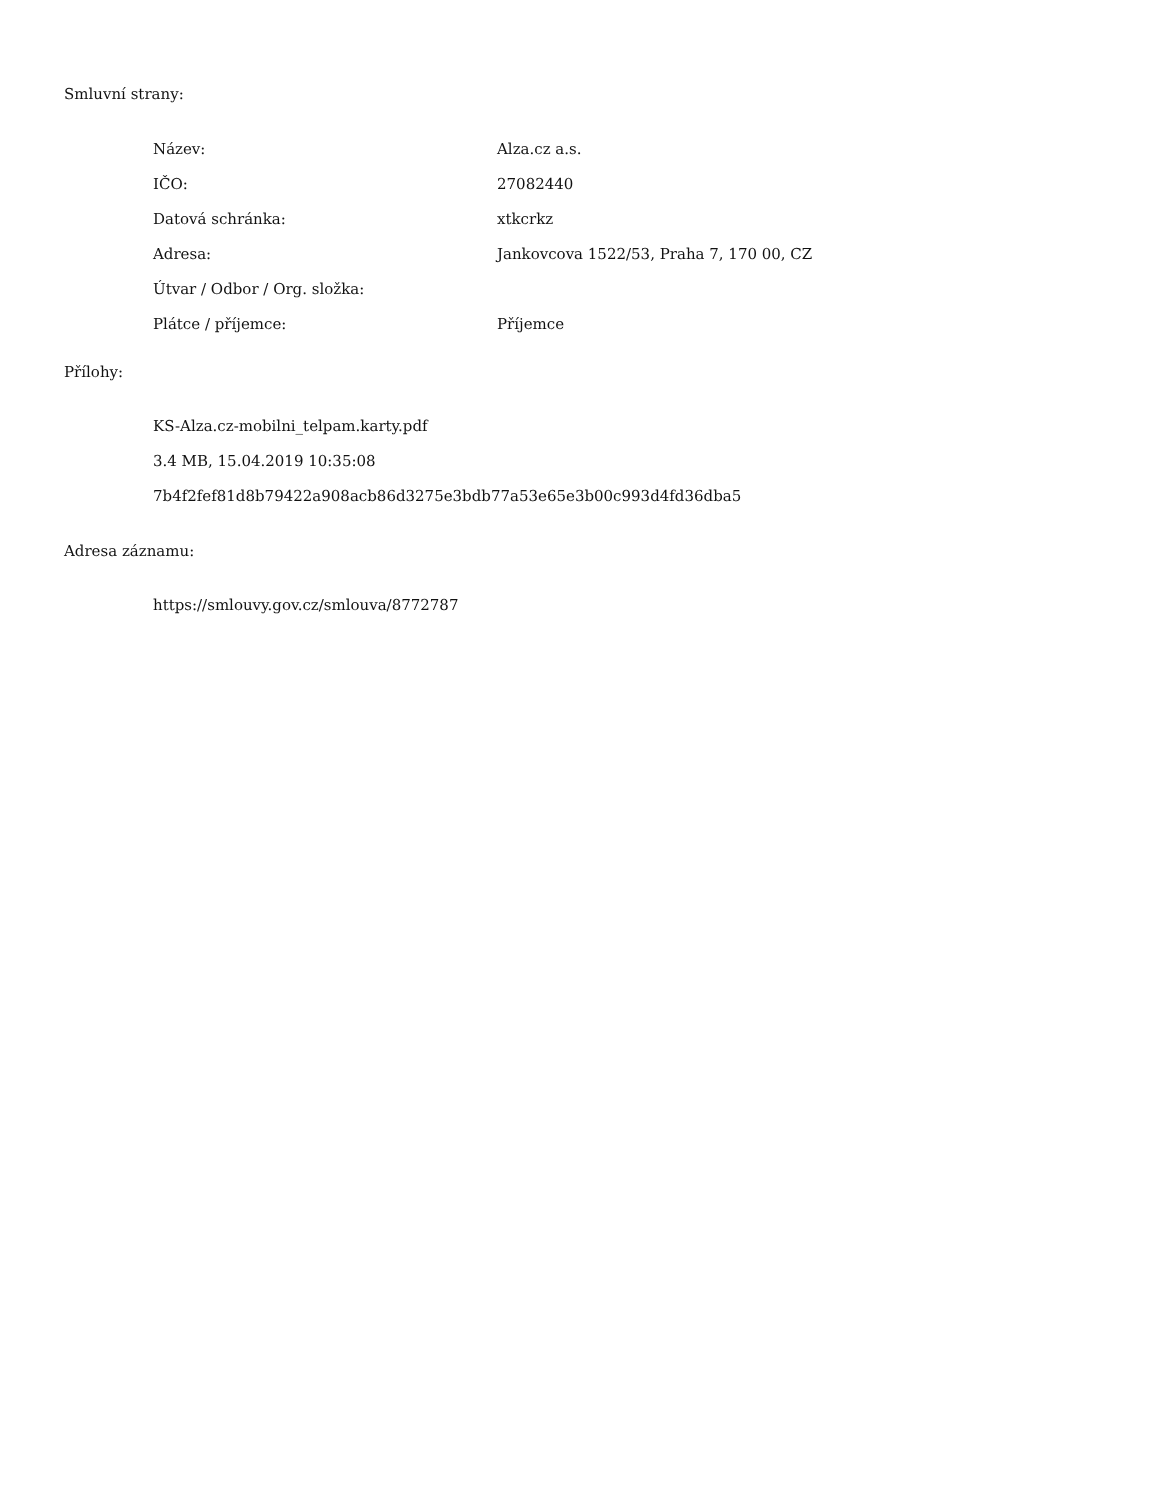Smluvní strany:
| Název: | Alza.cz a.s. |
| IČO: | 27082440 |
| Datová schránka: | xtkcrkz |
| Adresa: | Jankovcova 1522/53, Praha 7, 170 00, CZ |
| Útvar / Odbor / Org. složka: | |
| Plátce / příjemce: | Příjemce |
Přílohy:
KS-Alza.cz-mobilni_telpam.karty.pdf
3.4 MB, 15.04.2019 10:35:08
7b4f2fef81d8b79422a908acb86d3275e3bdb77a53e65e3b00c993d4fd36dba5
Adresa záznamu:
https://smlouvy.gov.cz/smlouva/8772787